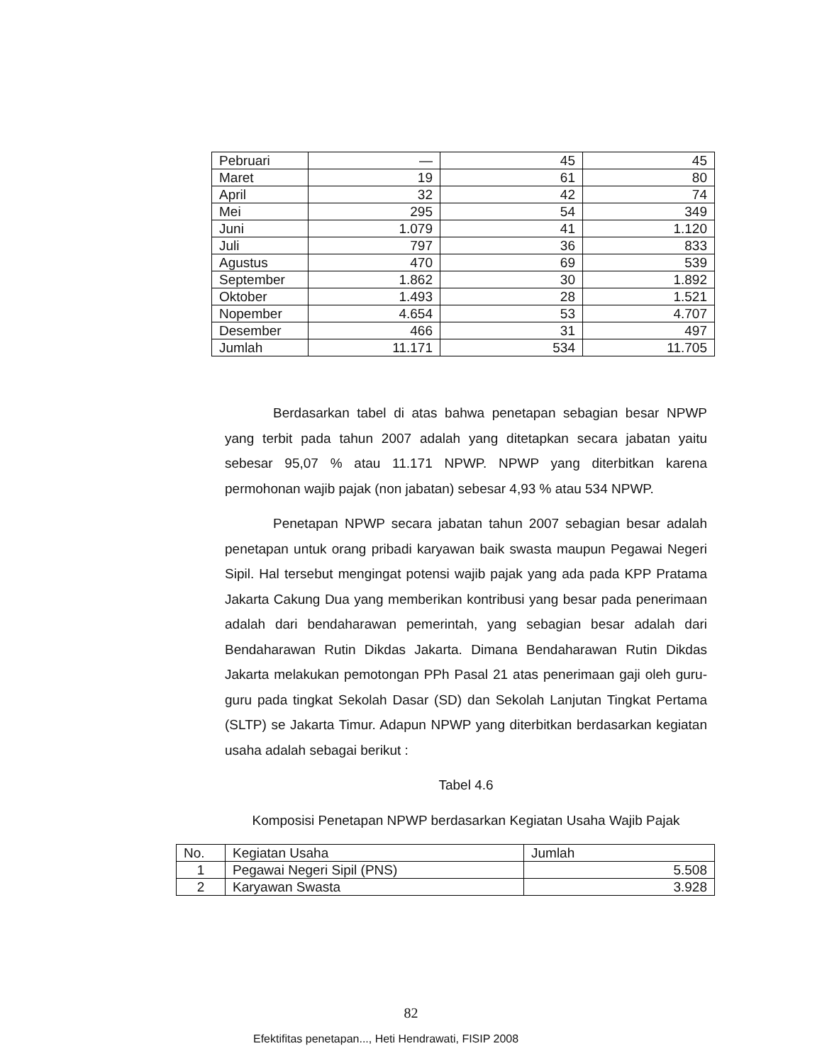| Pebruari | — | 45 | 45 |
| Maret | 19 | 61 | 80 |
| April | 32 | 42 | 74 |
| Mei | 295 | 54 | 349 |
| Juni | 1.079 | 41 | 1.120 |
| Juli | 797 | 36 | 833 |
| Agustus | 470 | 69 | 539 |
| September | 1.862 | 30 | 1.892 |
| Oktober | 1.493 | 28 | 1.521 |
| Nopember | 4.654 | 53 | 4.707 |
| Desember | 466 | 31 | 497 |
| Jumlah | 11.171 | 534 | 11.705 |
Berdasarkan tabel di atas bahwa penetapan sebagian besar NPWP yang terbit pada tahun 2007 adalah yang ditetapkan secara jabatan yaitu sebesar 95,07 % atau 11.171 NPWP. NPWP yang diterbitkan karena permohonan wajib pajak (non jabatan) sebesar 4,93 % atau 534 NPWP.
Penetapan NPWP secara jabatan tahun 2007 sebagian besar adalah penetapan untuk orang pribadi karyawan baik swasta maupun Pegawai Negeri Sipil. Hal tersebut mengingat potensi wajib pajak yang ada pada KPP Pratama Jakarta Cakung Dua yang memberikan kontribusi yang besar pada penerimaan adalah dari bendaharawan pemerintah, yang sebagian besar adalah dari Bendaharawan Rutin Dikdas Jakarta. Dimana Bendaharawan Rutin Dikdas Jakarta melakukan pemotongan PPh Pasal 21 atas penerimaan gaji oleh guru-guru pada tingkat Sekolah Dasar (SD) dan Sekolah Lanjutan Tingkat Pertama (SLTP) se Jakarta Timur. Adapun NPWP yang diterbitkan berdasarkan kegiatan usaha adalah sebagai berikut :
Tabel 4.6
Komposisi Penetapan NPWP berdasarkan Kegiatan Usaha Wajib Pajak
| No. | Kegiatan Usaha | Jumlah |
| --- | --- | --- |
| 1 | Pegawai Negeri Sipil (PNS) | 5.508 |
| 2 | Karyawan Swasta | 3.928 |
82
Efektifitas penetapan..., Heti Hendrawati, FISIP 2008